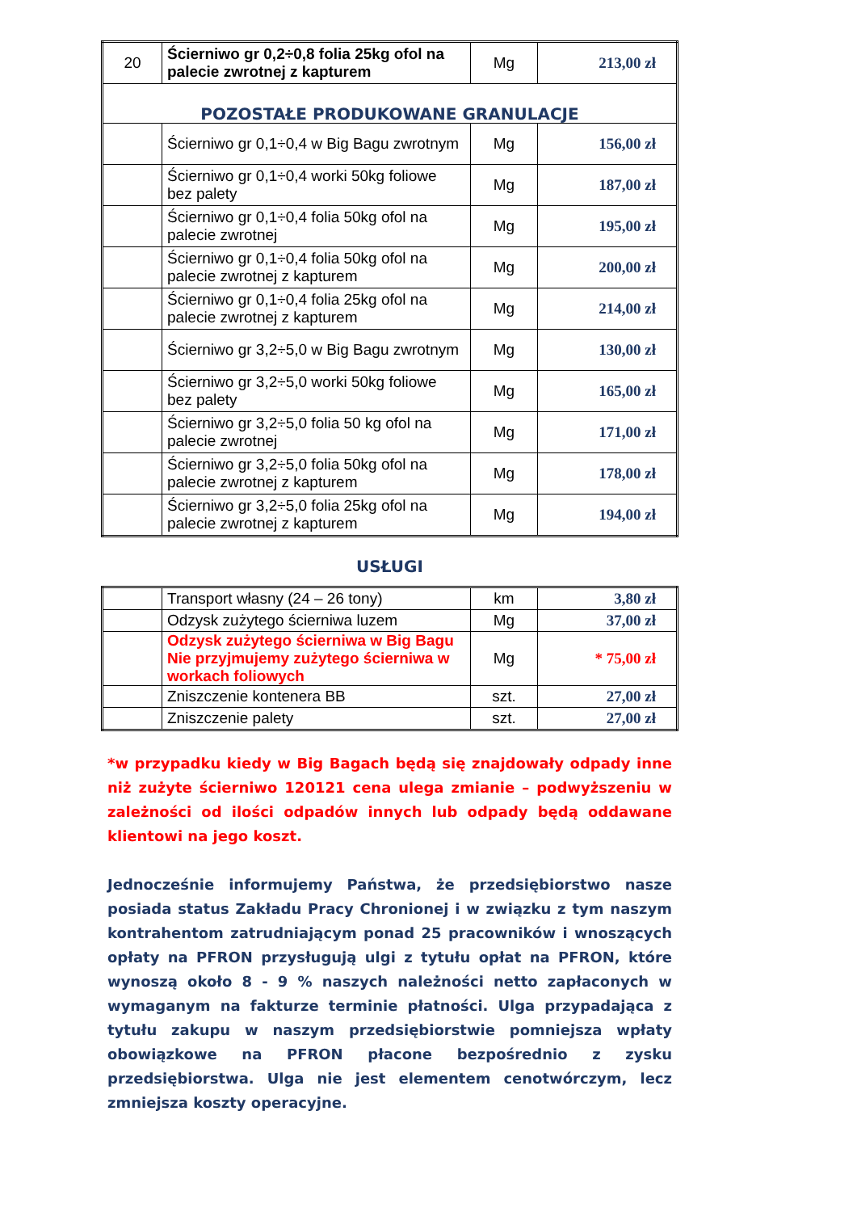| 20 | Ścierniwo gr 0,2÷0,8 folia 25kg ofol na palecie zwrotnej z kapturem | Mg | 213,00 zł |
| POZOSTAŁE PRODUKOWANE GRANULACJE | | | |
| | Ścierniwo gr 0,1÷0,4 w Big Bagu zwrotnym | Mg | 156,00 zł |
| | Ścierniwo gr 0,1÷0,4 worki 50kg foliowe bez palety | Mg | 187,00 zł |
| | Ścierniwo gr 0,1÷0,4 folia 50kg ofol na palecie zwrotnej | Mg | 195,00 zł |
| | Ścierniwo gr 0,1÷0,4 folia 50kg ofol na palecie zwrotnej z kapturem | Mg | 200,00 zł |
| | Ścierniwo gr 0,1÷0,4 folia 25kg ofol na palecie zwrotnej z kapturem | Mg | 214,00 zł |
| | Ścierniwo gr 3,2÷5,0 w Big Bagu zwrotnym | Mg | 130,00 zł |
| | Ścierniwo gr 3,2÷5,0 worki 50kg foliowe bez palety | Mg | 165,00 zł |
| | Ścierniwo gr 3,2÷5,0 folia 50 kg ofol na palecie zwrotnej | Mg | 171,00 zł |
| | Ścierniwo gr 3,2÷5,0 folia 50kg ofol na palecie zwrotnej z kapturem | Mg | 178,00 zł |
| | Ścierniwo gr 3,2÷5,0 folia 25kg ofol na palecie zwrotnej z kapturem | Mg | 194,00 zł |
USŁUGI
| | Transport własny (24 – 26 tony) | km | 3,80 zł |
| | Odzysk zużytego ścierniwa luzem | Mg | 37,00 zł |
| | Odzysk zużytego ścierniwa w Big Bagu Nie przyjmujemy zużytego ścierniwa w workach foliowych | Mg | * 75,00 zł |
| | Zniszczenie kontenera BB | szt. | 27,00 zł |
| | Zniszczenie palety | szt. | 27,00 zł |
*w przypadku kiedy w Big Bagach będą się znajdowały odpady inne niż zużyte ścierniwo 120121 cena ulega zmianie – podwyższeniu w zależności od ilości odpadów innych lub odpady będą oddawane klientowi na jego koszt.
Jednocześnie informujemy Państwa, że przedsiębiorstwo nasze posiada status Zakładu Pracy Chronionej i w związku z tym naszym kontrahentom zatrudniającym ponad 25 pracowników i wnoszących opłaty na PFRON przysługują ulgi z tytułu opłat na PFRON, które wynoszą około 8 - 9 % naszych należności netto zapłaconych w wymaganym na fakturze terminie płatności. Ulga przypadająca z tytułu zakupu w naszym przedsiębiorstwie pomniejsza wpłaty obowiązkowe na PFRON płacone bezpośrednio z zysku przedsiębiorstwa. Ulga nie jest elementem cenotwórczym, lecz zmniejsza koszty operacyjne.